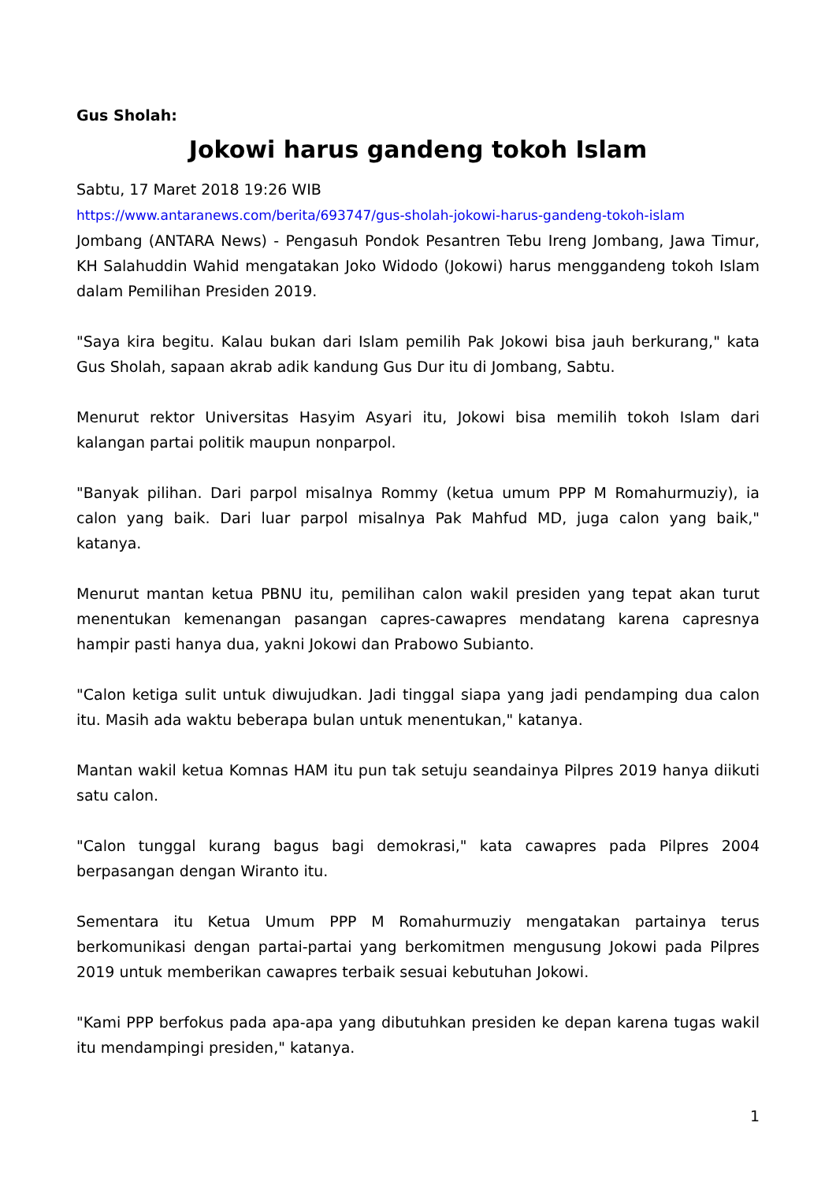Gus Sholah:
Jokowi harus gandeng tokoh Islam
Sabtu, 17 Maret 2018 19:26 WIB
https://www.antaranews.com/berita/693747/gus-sholah-jokowi-harus-gandeng-tokoh-islam
Jombang (ANTARA News) - Pengasuh Pondok Pesantren Tebu Ireng Jombang, Jawa Timur, KH Salahuddin Wahid mengatakan Joko Widodo (Jokowi) harus menggandeng tokoh Islam dalam Pemilihan Presiden 2019.
"Saya kira begitu. Kalau bukan dari Islam pemilih Pak Jokowi bisa jauh berkurang," kata Gus Sholah, sapaan akrab adik kandung Gus Dur itu di Jombang, Sabtu.
Menurut rektor Universitas Hasyim Asyari itu, Jokowi bisa memilih tokoh Islam dari kalangan partai politik maupun nonparpol.
"Banyak pilihan. Dari parpol misalnya Rommy (ketua umum PPP M Romahurmuziy), ia calon yang baik. Dari luar parpol misalnya Pak Mahfud MD, juga calon yang baik," katanya.
Menurut mantan ketua PBNU itu, pemilihan calon wakil presiden yang tepat akan turut menentukan kemenangan pasangan capres-cawapres mendatang karena capresnya hampir pasti hanya dua, yakni Jokowi dan Prabowo Subianto.
"Calon ketiga sulit untuk diwujudkan. Jadi tinggal siapa yang jadi pendamping dua calon itu. Masih ada waktu beberapa bulan untuk menentukan," katanya.
Mantan wakil ketua Komnas HAM itu pun tak setuju seandainya Pilpres 2019 hanya diikuti satu calon.
"Calon tunggal kurang bagus bagi demokrasi," kata cawapres pada Pilpres 2004 berpasangan dengan Wiranto itu.
Sementara itu Ketua Umum PPP M Romahurmuziy mengatakan partainya terus berkomunikasi dengan partai-partai yang berkomitmen mengusung Jokowi pada Pilpres 2019 untuk memberikan cawapres terbaik sesuai kebutuhan Jokowi.
"Kami PPP berfokus pada apa-apa yang dibutuhkan presiden ke depan karena tugas wakil itu mendampingi presiden," katanya.
1